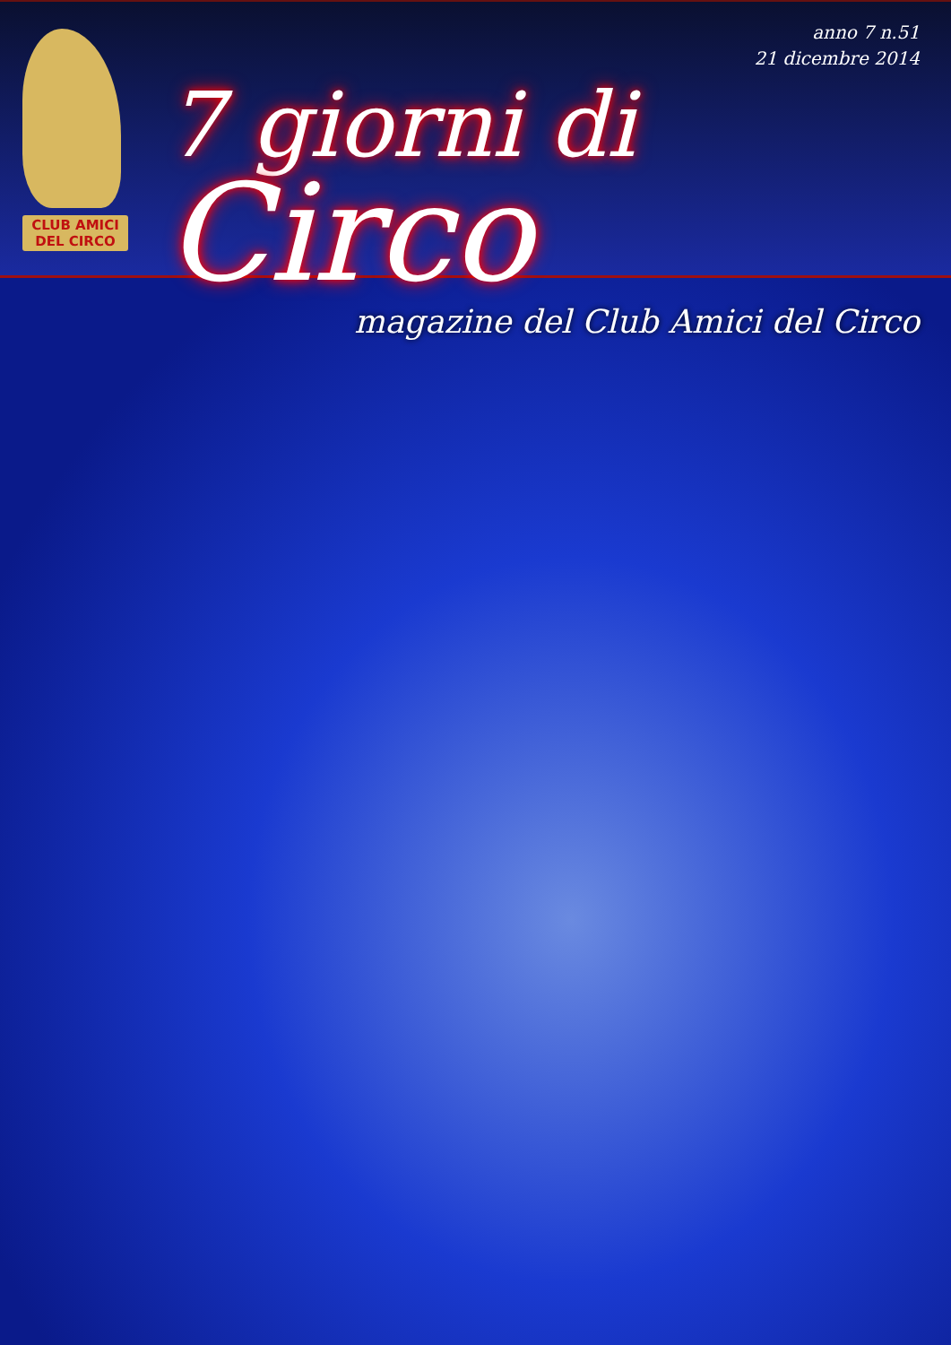CLUB AMICI
DEL CIRCO
anno 7 n.51
21 dicembre 2014
7 giorni di Circo
magazine del Club Amici del Circo